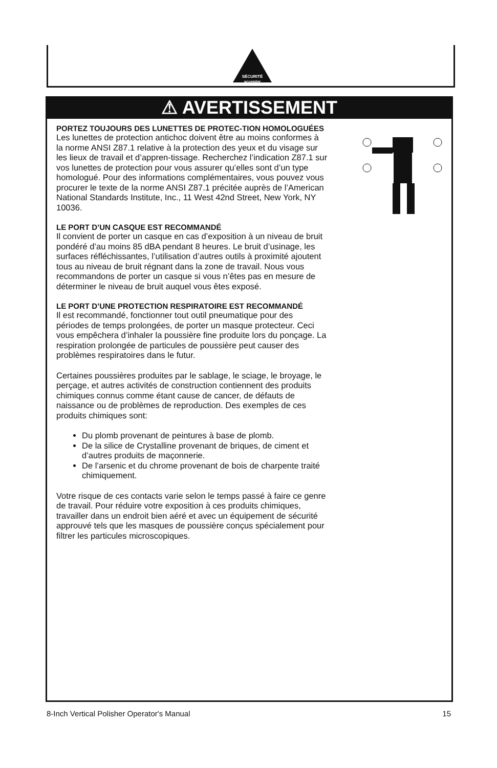SÉCURITÉ
accepter
⚠ AVERTISSEMENT
PORTEZ TOUJOURS DES LUNETTES DE PROTEC-TION HOMOLOGUÉES
Les lunettes de protection antichoc doivent être au moins conformes à la norme ANSI Z87.1 relative à la protection des yeux et du visage sur les lieux de travail et d’appren-tissage. Recherchez l’indication Z87.1 sur vos lunettes de protection pour vous assurer qu’elles sont d’un type homologué. Pour des informations complémentaires, vous pouvez vous procurer le texte de la norme ANSI Z87.1 précitée auprès de l’American National Standards Institute, Inc., 11 West 42nd Street, New York, NY 10036.
LE PORT D’UN CASQUE EST RECOMMANDÉ
Il convient de porter un casque en cas d’exposition à un niveau de bruit pondéré d’au moins 85 dBA pendant 8 heures. Le bruit d’usinage, les surfaces réfléchissantes, l’utilisation d’autres outils à proximité ajoutent tous au niveau de bruit régnant dans la zone de travail. Nous vous recommandons de porter un casque si vous n’êtes pas en mesure de déterminer le niveau de bruit auquel vous êtes exposé.
LE PORT D’UNE PROTECTION RESPIRATOIRE EST RECOMMANDÉ
Il est recommandé, fonctionner tout outil pneumatique pour des périodes de temps prolongées, de porter un masque protecteur. Ceci vous empêchera d’inhaler la poussière fine produite lors du ponçage. La respiration prolongée de particules de poussière peut causer des problèmes respiratoires dans le futur.
Certaines poussières produites par le sablage, le sciage, le broyage, le perçage, et autres activités de construction contiennent des produits chimiques connus comme étant cause de cancer, de défauts de naissance ou de problèmes de reproduction. Des exemples de ces produits chimiques sont:
Du plomb provenant de peintures à base de plomb.
De la silice de Crystalline provenant de briques, de ciment et d’autres produits de maçonnerie.
De l’arsenic et du chrome provenant de bois de charpente traité chimiquement.
Votre risque de ces contacts varie selon le temps passé à faire ce genre de travail. Pour réduire votre exposition à ces produits chimiques, travailler dans un endroit bien aéré et avec un équipement de sécurité approuvé tels que les masques de poussière conçus spécialement pour filtrer les particules microscopiques.
8-Inch Vertical Polisher Operator's Manual 15